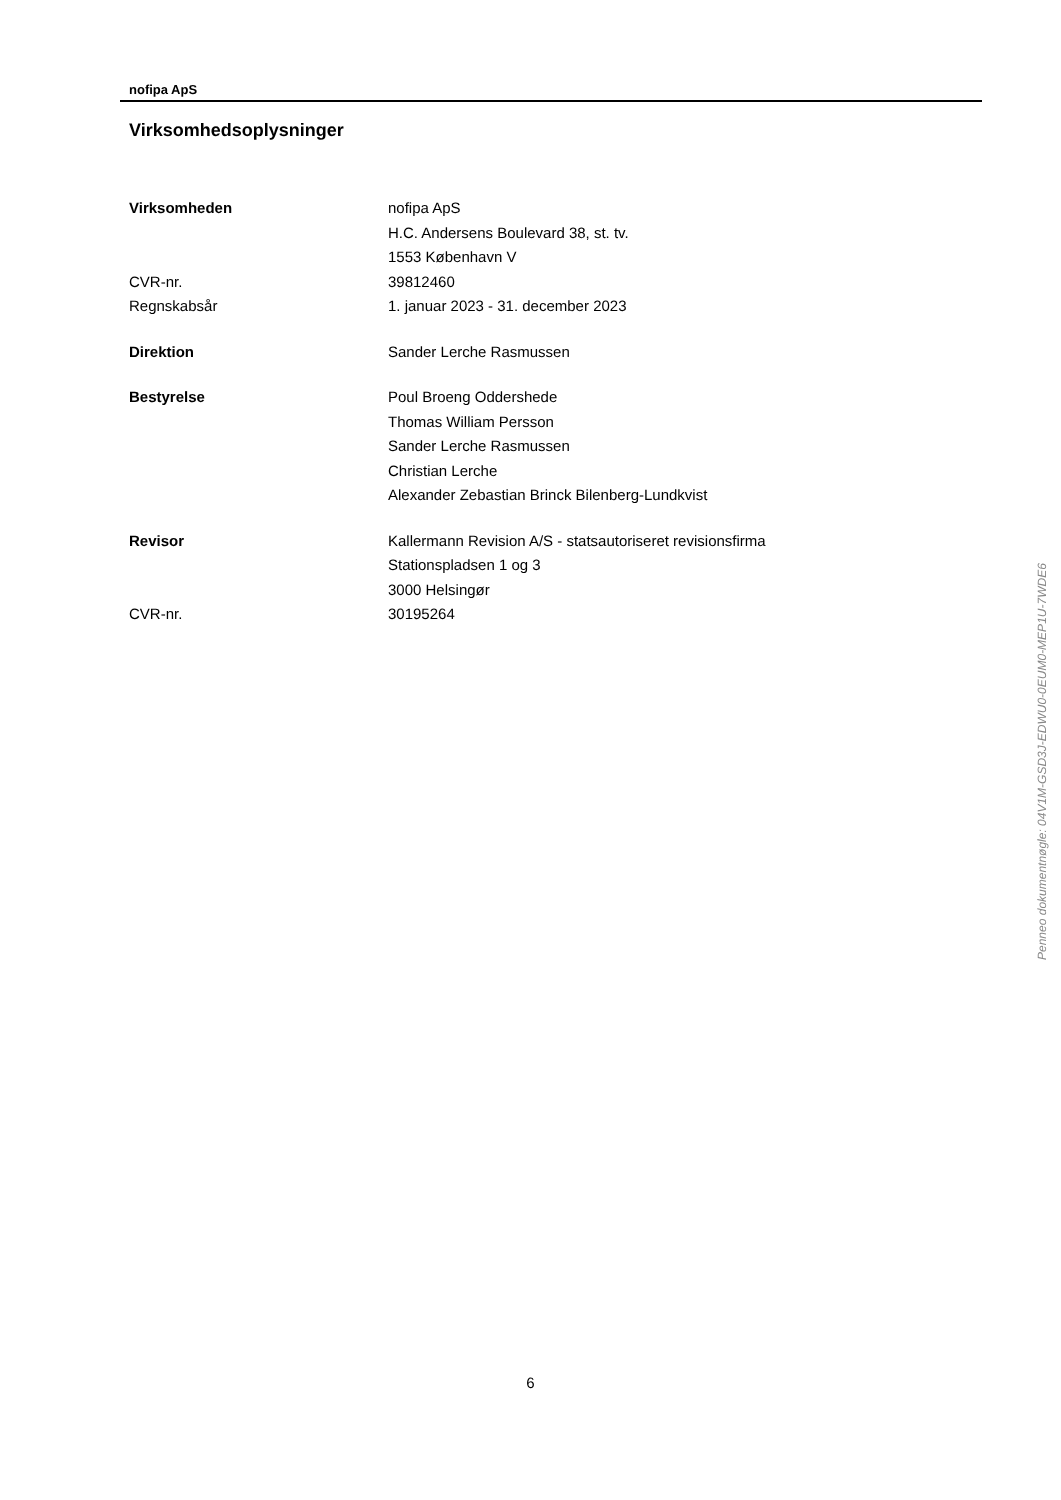nofipa ApS
Virksomhedsoplysninger
Virksomheden nofipa ApS
H.C. Andersens Boulevard 38, st. tv.
1553 København V
CVR-nr. 39812460
Regnskabsår 1. januar 2023 - 31. december 2023
Direktion Sander Lerche Rasmussen
Bestyrelse Poul Broeng Oddershede
Thomas William Persson
Sander Lerche Rasmussen
Christian Lerche
Alexander Zebastian Brinck Bilenberg-Lundkvist
Revisor Kallermann Revision A/S - statsautoriseret revisionsfirma
Stationspladsen 1 og 3
3000 Helsingør
CVR-nr. 30195264
6
Penneo dokumentnøgle: 04V1M-GSD3J-EDWU0-0EUM0-MEP1U-7WDE6